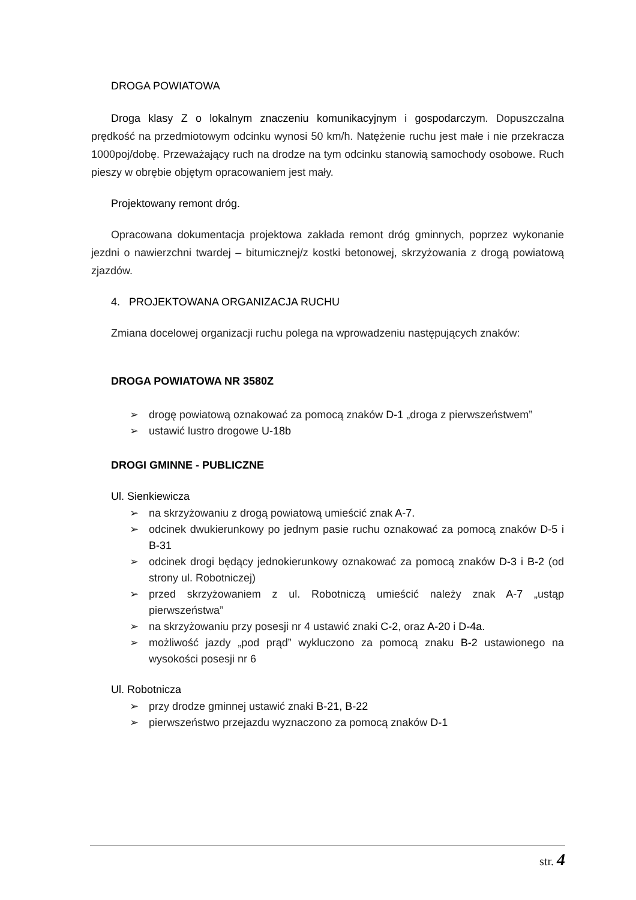DROGA POWIATOWA
Droga klasy Z o lokalnym znaczeniu komunikacyjnym i gospodarczym. Dopuszczalna prędkość na przedmiotowym odcinku wynosi 50 km/h. Natężenie ruchu jest małe i nie przekracza 1000poj/dobę. Przeważający ruch na drodze na tym odcinku stanowią samochody osobowe. Ruch pieszy w obrębie objętym opracowaniem jest mały.
Projektowany remont dróg.
Opracowana dokumentacja projektowa zakłada remont dróg gminnych, poprzez wykonanie jezdni o nawierzchni twardej – bitumicznej/z kostki betonowej, skrzyżowania z drogą powiatową zjazdów.
4. PROJEKTOWANA ORGANIZACJA RUCHU
Zmiana docelowej organizacji ruchu polega na wprowadzeniu następujących znaków:
DROGA POWIATOWA NR 3580Z
➢ drogę powiatową oznakować za pomocą znaków D-1 „droga z pierwszeństwem”
➢ ustawić lustro drogowe U-18b
DROGI GMINNE - PUBLICZNE
Ul. Sienkiewicza
➢ na skrzyżowaniu z drogą powiatową umieścić znak A-7.
➢ odcinek dwukierunkowy po jednym pasie ruchu oznakować za pomocą znaków D-5 i B-31
➢ odcinek drogi będący jednokierunkowy oznakować za pomocą znaków D-3 i B-2 (od strony ul. Robotniczej)
➢ przed skrzyżowaniem z ul. Robotniczą umieścić należy znak A-7 „ustąp pierwszeństwa”
➢ na skrzyżowaniu przy posesji nr 4 ustawić znaki C-2, oraz A-20 i D-4a.
➢ możliwość jazdy „pod prąd” wykluczono za pomocą znaku B-2 ustawionego na wysokości posesji nr 6
Ul. Robotnicza
➢ przy drodze gminnej ustawić znaki B-21, B-22
➢ pierwszeństwo przejazdu wyznaczono za pomocą znaków D-1
str. 4